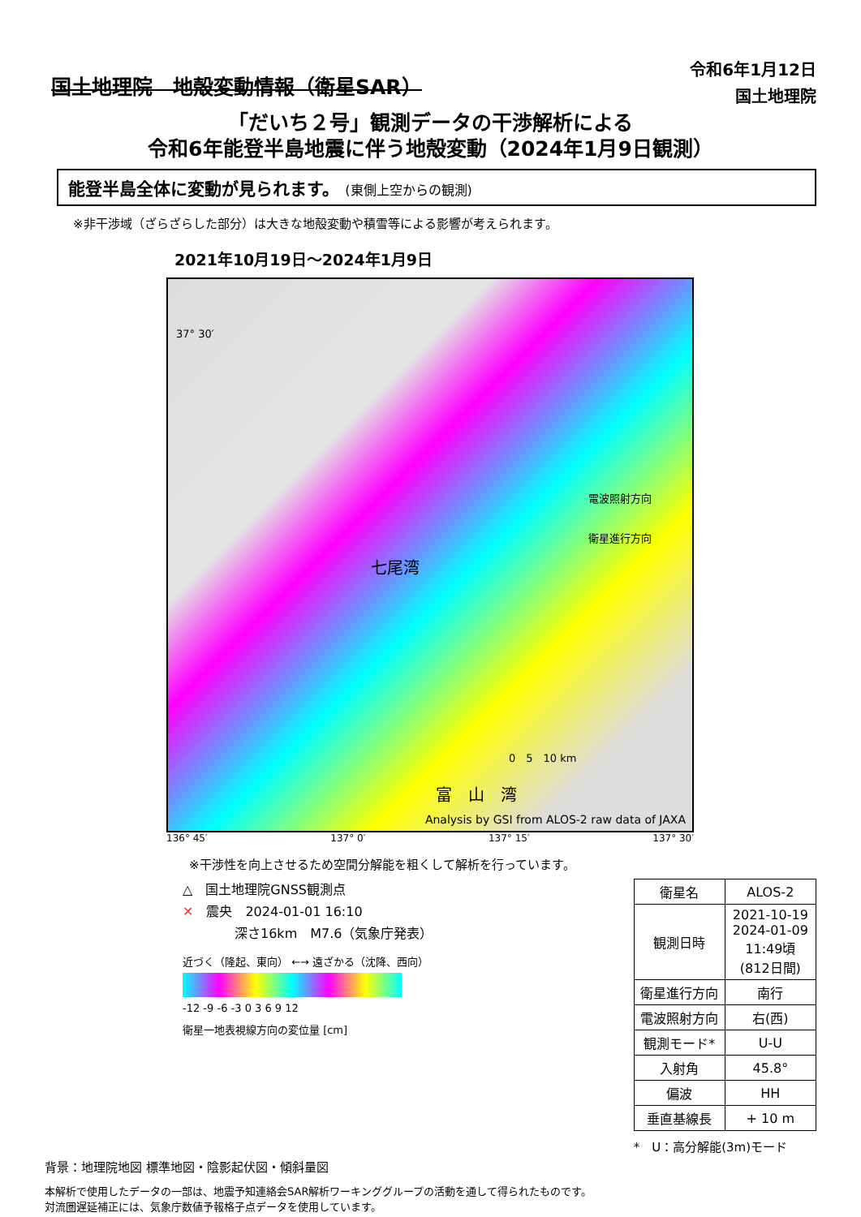国土地理院　地殻変動情報（衛星SAR）
令和6年1月12日
国土地理院
「だいち２号」観測データの干渉解析による
令和6年能登半島地震に伴う地殻変動（2024年1月9日観測）
能登半島全体に変動が見られます。 (東側上空からの観測)
※非干渉域（ざらざらした部分）は大きな地殻変動や積雪等による影響が考えられます。
2021年10月19日～2024年1月9日
37° 30′
電波照射方向
衛星進行方向
七尾湾
0　5　10 km
富　山　湾
Analysis by GSI from ALOS-2 raw data of JAXA
136° 45′ 137° 0′ 137° 15′ 137° 30′
※干渉性を向上させるため空間分解能を粗くして解析を行っています。
△　国土地理院GNSS観測点
✕　震央　2024-01-01 16:10
　　　　深さ16km　M7.6（気象庁発表）
近づく（隆起、東向） ←→ 遠ざかる（沈降、西向）
-12 -9 -6 -3 0 3 6 9 12
衛星一地表視線方向の変位量 [cm]
| 衛星名 | ALOS-2 |
| 観測日時 | 2021-10-19 2024-01-09 11:49頃 (812日間) |
| 衛星進行方向 | 南行 |
| 電波照射方向 | 右(西) |
| 観測モード* | U-U |
| 入射角 | 45.8° |
| 偏波 | HH |
| 垂直基線長 | + 10 m |
*　U：高分解能(3m)モード
背景：地理院地図 標準地図・陰影起伏図・傾斜量図
本解析で使用したデータの一部は、地震予知連絡会SAR解析ワーキンググループの活動を通して得られたものです。
対流圏遅延補正には、気象庁数値予報格子点データを使用しています。